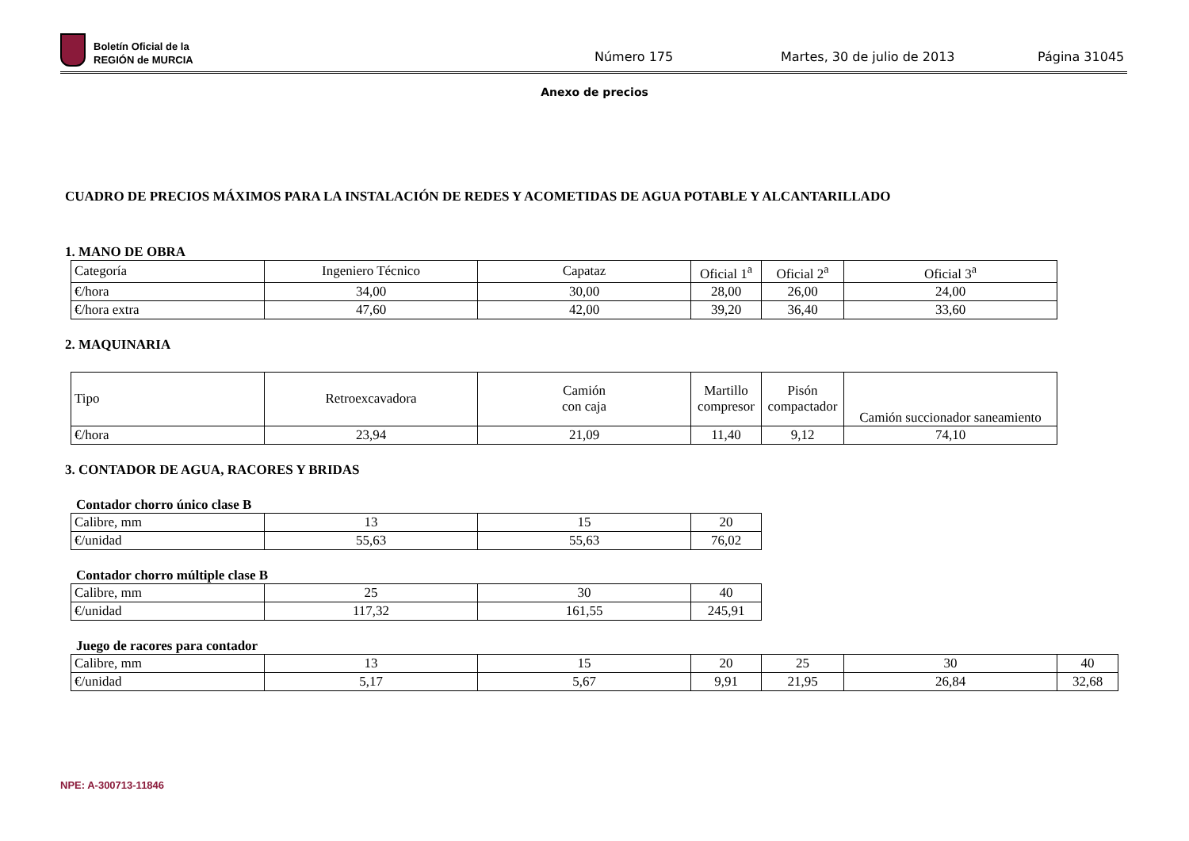Boletín Oficial de la
REGIÓN de MURCIA
Número 175 Martes, 30 de julio de 2013 Página 31045
Anexo de precios
CUADRO DE PRECIOS MÁXIMOS PARA LA INSTALACIÓN DE REDES Y ACOMETIDAS DE AGUA POTABLE Y ALCANTARILLADO
1. MANO DE OBRA
| Categoría | Ingeniero Técnico | Capataz | Oficial 1<sup>a</sup> | Oficial 2<sup>a</sup> | Oficial 3<sup>a</sup> |
| €/hora | 34,00 | 30,00 | 28,00 | 26,00 | 24,00 |
| €/hora extra | 47,60 | 42,00 | 39,20 | 36,40 | 33,60 |
2. MAQUINARIA
| Tipo | Retroexcavadora | Camión con caja | Martillo compresor | Pisón compactador | Camión succionador saneamiento |
| €/hora | 23,94 | 21,09 | 11,40 | 9,12 | 74,10 |
3. CONTADOR DE AGUA, RACORES Y BRIDAS
Contador chorro único clase B
| Calibre, mm | 13 | 15 | 20 |
| €/unidad | 55,63 | 55,63 | 76,02 |
Contador chorro múltiple clase B
| Calibre, mm | 25 | 30 | 40 |
| €/unidad | 117,32 | 161,55 | 245,91 |
Juego de racores para contador
| Calibre, mm | 13 | 15 | 20 | 25 | 30 | 40 |
| €/unidad | 5,17 | 5,67 | 9,91 | 21,95 | 26,84 | 32,68 |
NPE: A-300713-11846